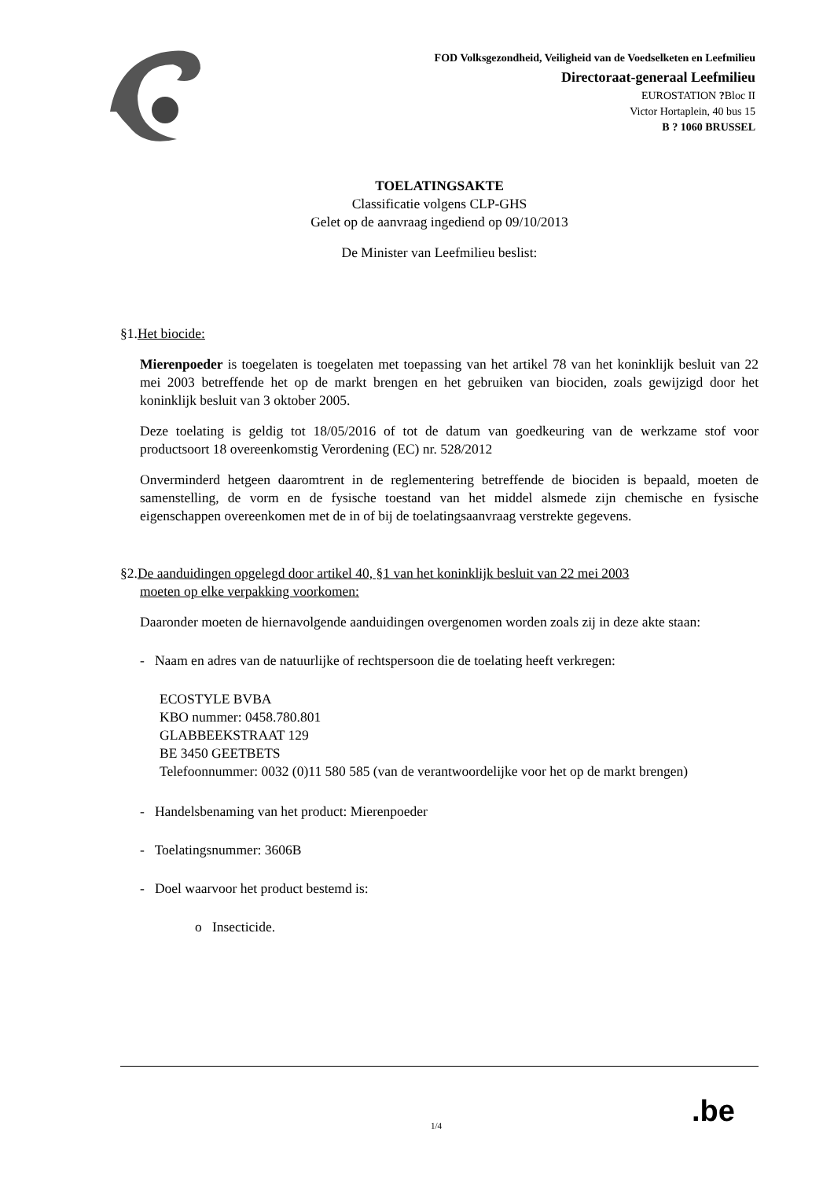FOD Volksgezondheid, Veiligheid van de Voedselketen en Leefmilieu
Directoraat-generaal Leefmilieu
EUROSTATION ?Bloc II
Victor Hortaplein, 40 bus 15
B ? 1060 BRUSSEL
TOELATINGSAKTE
Classificatie volgens CLP-GHS
Gelet op de aanvraag ingediend op 09/10/2013
De Minister van Leefmilieu beslist:
§1.Het biocide:
Mierenpoeder is toegelaten is toegelaten met toepassing van het artikel 78 van het koninklijk besluit van 22 mei 2003 betreffende het op de markt brengen en het gebruiken van biociden, zoals gewijzigd door het koninklijk besluit van 3 oktober 2005.
Deze toelating is geldig tot 18/05/2016 of tot de datum van goedkeuring van de werkzame stof voor productsoort 18 overeenkomstig Verordening (EC) nr. 528/2012
Onverminderd hetgeen daaromtrent in de reglementering betreffende de biociden is bepaald, moeten de samenstelling, de vorm en de fysische toestand van het middel alsmede zijn chemische en fysische eigenschappen overeenkomen met de in of bij de toelatingsaanvraag verstrekte gegevens.
§2.De aanduidingen opgelegd door artikel 40, §1 van het koninklijk besluit van 22 mei 2003
moeten op elke verpakking voorkomen:
Daaronder moeten de hiernavolgende aanduidingen overgenomen worden zoals zij in deze akte staan:
- Naam en adres van de natuurlijke of rechtspersoon die de toelating heeft verkregen:
ECOSTYLE BVBA
KBO nummer: 0458.780.801
GLABBEEKSTRAAT 129
BE 3450 GEETBETS
Telefoonnummer: 0032 (0)11 580 585 (van de verantwoordelijke voor het op de markt brengen)
- Handelsbenaming van het product: Mierenpoeder
- Toelatingsnummer: 3606B
- Doel waarvoor het product bestemd is:
o Insecticide.
1/4 .be